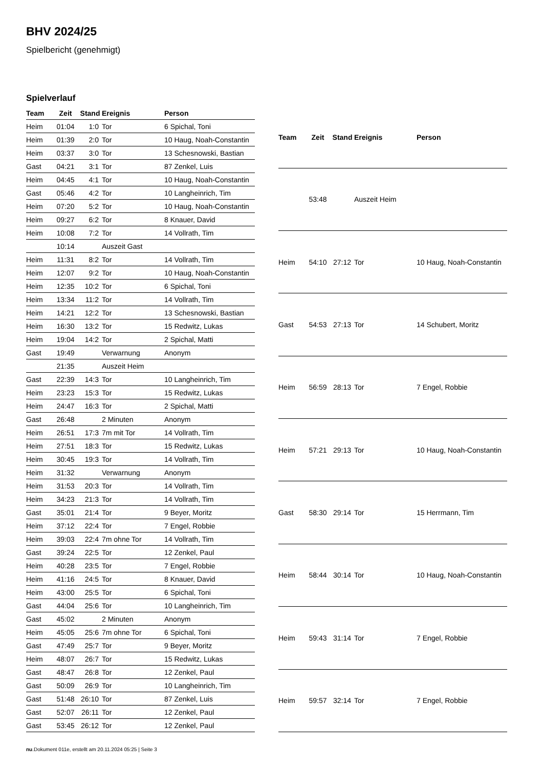BHV 2024/25
Spielbericht (genehmigt)
Spielverlauf
| Team | Zeit | Stand | Ereignis | Person |
| --- | --- | --- | --- | --- |
| Heim | 01:04 | 1:0 | Tor | 6 Spichal, Toni |
| Heim | 01:39 | 2:0 | Tor | 10 Haug, Noah-Constantin |
| Heim | 03:37 | 3:0 | Tor | 13 Schesnowski, Bastian |
| Gast | 04:21 | 3:1 | Tor | 87 Zenkel, Luis |
| Heim | 04:45 | 4:1 | Tor | 10 Haug, Noah-Constantin |
| Gast | 05:46 | 4:2 | Tor | 10 Langheinrich, Tim |
| Heim | 07:20 | 5:2 | Tor | 10 Haug, Noah-Constantin |
| Heim | 09:27 | 6:2 | Tor | 8 Knauer, David |
| Heim | 10:08 | 7:2 | Tor | 14 Vollrath, Tim |
| | 10:14 | | Auszeit Gast | |
| Heim | 11:31 | 8:2 | Tor | 14 Vollrath, Tim |
| Heim | 12:07 | 9:2 | Tor | 10 Haug, Noah-Constantin |
| Heim | 12:35 | 10:2 | Tor | 6 Spichal, Toni |
| Heim | 13:34 | 11:2 | Tor | 14 Vollrath, Tim |
| Heim | 14:21 | 12:2 | Tor | 13 Schesnowski, Bastian |
| Heim | 16:30 | 13:2 | Tor | 15 Redwitz, Lukas |
| Heim | 19:04 | 14:2 | Tor | 2 Spichal, Matti |
| Gast | 19:49 | | Verwarnung | Anonym |
| | 21:35 | | Auszeit Heim | |
| Gast | 22:39 | 14:3 | Tor | 10 Langheinrich, Tim |
| Heim | 23:23 | 15:3 | Tor | 15 Redwitz, Lukas |
| Heim | 24:47 | 16:3 | Tor | 2 Spichal, Matti |
| Gast | 26:48 | | 2 Minuten | Anonym |
| Heim | 26:51 | 17:3 | 7m mit Tor | 14 Vollrath, Tim |
| Heim | 27:51 | 18:3 | Tor | 15 Redwitz, Lukas |
| Heim | 30:45 | 19:3 | Tor | 14 Vollrath, Tim |
| Heim | 31:32 | | Verwarnung | Anonym |
| Heim | 31:53 | 20:3 | Tor | 14 Vollrath, Tim |
| Heim | 34:23 | 21:3 | Tor | 14 Vollrath, Tim |
| Gast | 35:01 | 21:4 | Tor | 9 Beyer, Moritz |
| Heim | 37:12 | 22:4 | Tor | 7 Engel, Robbie |
| Heim | 39:03 | 22:4 | 7m ohne Tor | 14 Vollrath, Tim |
| Gast | 39:24 | 22:5 | Tor | 12 Zenkel, Paul |
| Heim | 40:28 | 23:5 | Tor | 7 Engel, Robbie |
| Heim | 41:16 | 24:5 | Tor | 8 Knauer, David |
| Heim | 43:00 | 25:5 | Tor | 6 Spichal, Toni |
| Gast | 44:04 | 25:6 | Tor | 10 Langheinrich, Tim |
| Gast | 45:02 | | 2 Minuten | Anonym |
| Heim | 45:05 | 25:6 | 7m ohne Tor | 6 Spichal, Toni |
| Gast | 47:49 | 25:7 | Tor | 9 Beyer, Moritz |
| Heim | 48:07 | 26:7 | Tor | 15 Redwitz, Lukas |
| Gast | 48:47 | 26:8 | Tor | 12 Zenkel, Paul |
| Gast | 50:09 | 26:9 | Tor | 10 Langheinrich, Tim |
| Gast | 51:48 | 26:10 | Tor | 87 Zenkel, Luis |
| Gast | 52:07 | 26:11 | Tor | 12 Zenkel, Paul |
| Gast | 53:45 | 26:12 | Tor | 12 Zenkel, Paul |
| Team | Zeit | Stand | Ereignis | Person |
| --- | --- | --- | --- | --- |
| | 53:48 | | Auszeit Heim | |
| Heim | 54:10 | 27:12 | Tor | 10 Haug, Noah-Constantin |
| Gast | 54:53 | 27:13 | Tor | 14 Schubert, Moritz |
| Heim | 56:59 | 28:13 | Tor | 7 Engel, Robbie |
| Heim | 57:21 | 29:13 | Tor | 10 Haug, Noah-Constantin |
| Gast | 58:30 | 29:14 | Tor | 15 Herrmann, Tim |
| Heim | 58:44 | 30:14 | Tor | 10 Haug, Noah-Constantin |
| Heim | 59:43 | 31:14 | Tor | 7 Engel, Robbie |
| Heim | 59:57 | 32:14 | Tor | 7 Engel, Robbie |
nu.Dokument 011e, erstellt am 20.11.2024 05:25 | Seite 3